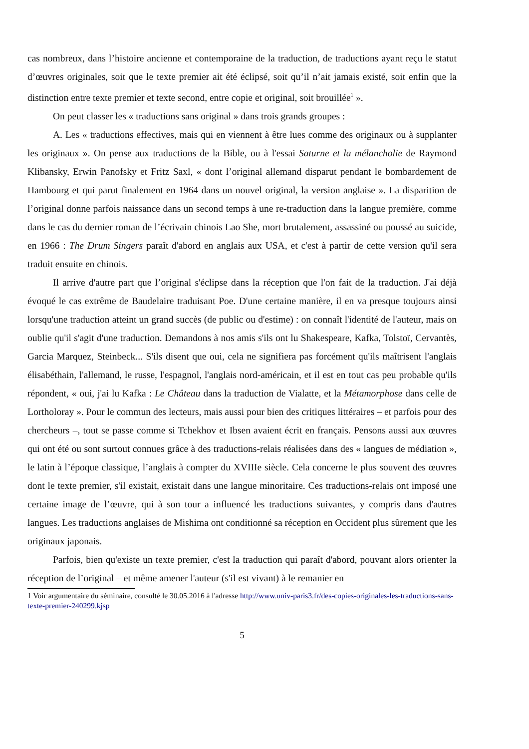cas nombreux, dans l’histoire ancienne et contemporaine de la traduction, de traductions ayant reçu le statut d’œuvres originales, soit que le texte premier ait été éclipsé, soit qu’il n’ait jamais existé, soit enfin que la distinction entre texte premier et texte second, entre copie et original, soit brouillée<sup>1</sup> ».
On peut classer les « traductions sans original » dans trois grands groupes :
A. Les « traductions effectives, mais qui en viennent à être lues comme des originaux ou à supplanter les originaux ». On pense aux traductions de la Bible, ou à l'essai Saturne et la mélancholie de Raymond Klibansky, Erwin Panofsky et Fritz Saxl, « dont l’original allemand disparut pendant le bombardement de Hambourg et qui parut finalement en 1964 dans un nouvel original, la version anglaise ». La disparition de l’original donne parfois naissance dans un second temps à une re-traduction dans la langue première, comme dans le cas du dernier roman de l’écrivain chinois Lao She, mort brutalement, assassiné ou poussé au suicide, en 1966 : The Drum Singers paraît d'abord en anglais aux USA, et c'est à partir de cette version qu'il sera traduit ensuite en chinois.
Il arrive d'autre part que l’original s'éclipse dans la réception que l'on fait de la traduction. J'ai déjà évoqué le cas extrême de Baudelaire traduisant Poe. D'une certaine manière, il en va presque toujours ainsi lorsqu'une traduction atteint un grand succès (de public ou d'estime) : on connaît l'identité de l'auteur, mais on oublie qu'il s'agit d'une traduction. Demandons à nos amis s'ils ont lu Shakespeare, Kafka, Tolstoï, Cervantès, Garcia Marquez, Steinbeck... S'ils disent que oui, cela ne signifiera pas forcément qu'ils maîtrisent l'anglais élisabéthain, l'allemand, le russe, l'espagnol, l'anglais nord-américain, et il est en tout cas peu probable qu'ils répondent, « oui, j'ai lu Kafka : Le Château dans la traduction de Vialatte, et la Métamorphose dans celle de Lortholoray ». Pour le commun des lecteurs, mais aussi pour bien des critiques littéraires – et parfois pour des chercheurs –, tout se passe comme si Tchekhov et Ibsen avaient écrit en français. Pensons aussi aux œuvres qui ont été ou sont surtout connues grâce à des traductions-relais réalisées dans des « langues de médiation », le latin à l’époque classique, l’anglais à compter du XVIIIe siècle. Cela concerne le plus souvent des œuvres dont le texte premier, s'il existait, existait dans une langue minoritaire. Ces traductions-relais ont imposé une certaine image de l’œuvre, qui à son tour a influencé les traductions suivantes, y compris dans d'autres langues. Les traductions anglaises de Mishima ont conditionné sa réception en Occident plus sûrement que les originaux japonais.
Parfois, bien qu'existe un texte premier, c'est la traduction qui paraît d'abord, pouvant alors orienter la réception de l’original – et même amener l'auteur (s'il est vivant) à le remanier en
1 Voir argumentaire du séminaire, consulté le 30.05.2016 à l'adresse http://www.univ-paris3.fr/des-copies-originales-les-traductions-sans-texte-premier-240299.kjsp
5